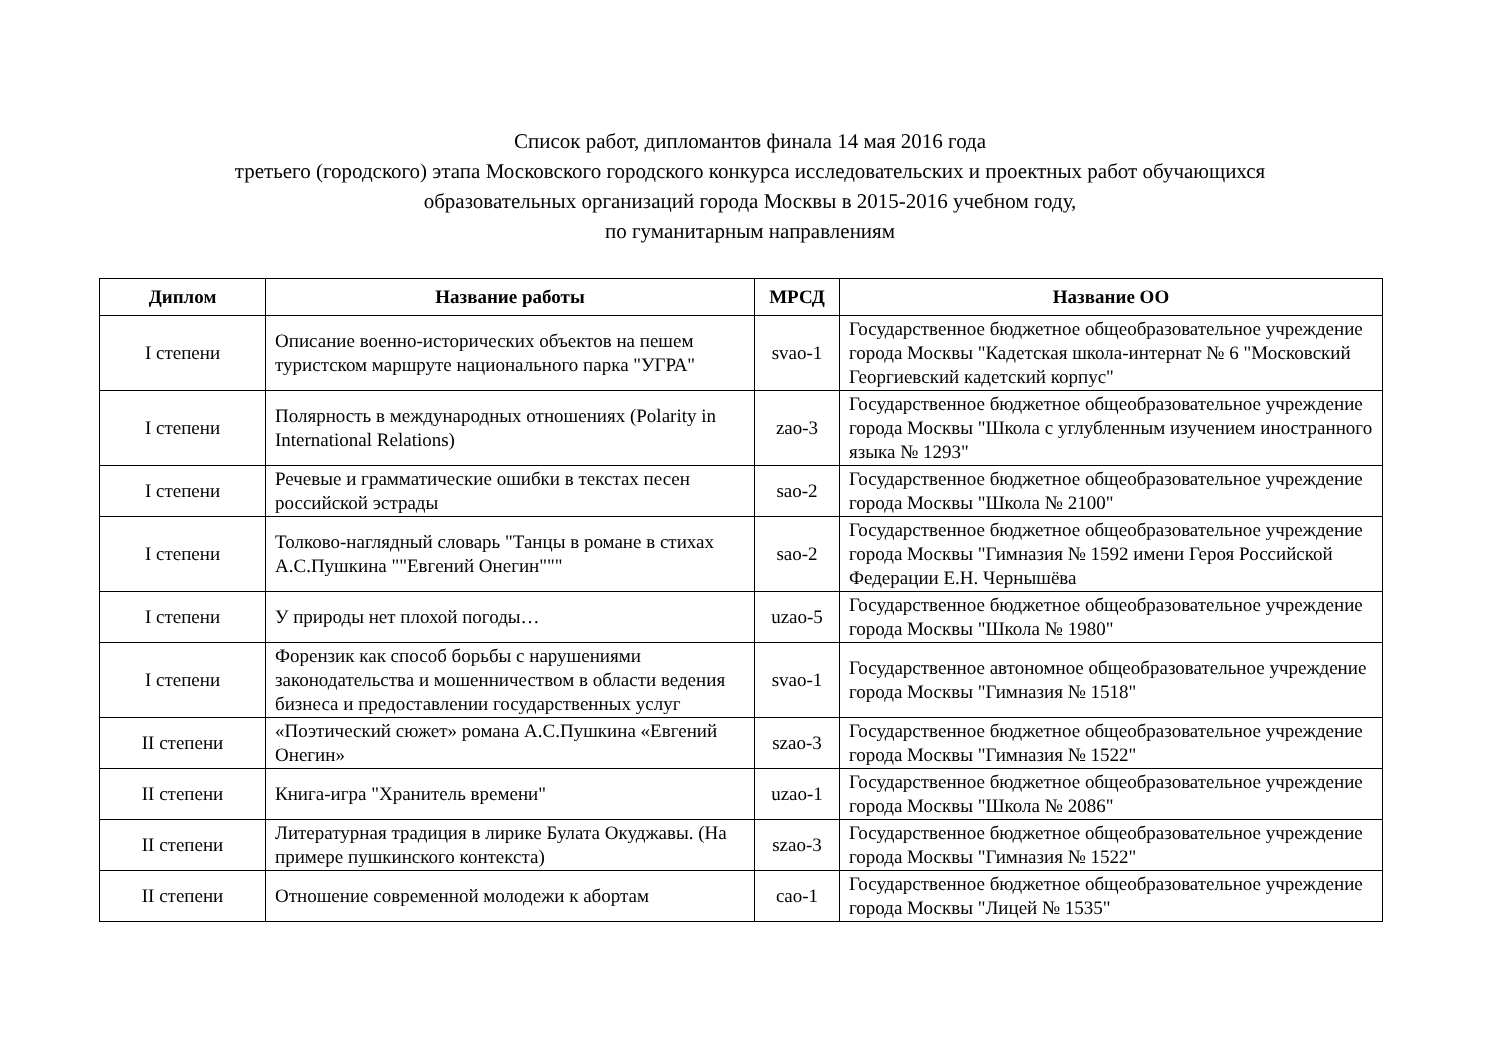Список работ, дипломантов финала 14 мая 2016 года
третьего (городского) этапа Московского городского конкурса исследовательских и проектных работ обучающихся
образовательных организаций города Москвы в 2015-2016 учебном году,
по гуманитарным направлениям
| Диплом | Название работы | МРСД | Название ОО |
| --- | --- | --- | --- |
| I степени | Описание военно-исторических объектов на пешем туристском маршруте национального парка "УГРА" | svao-1 | Государственное бюджетное общеобразовательное учреждение города Москвы "Кадетская школа-интернат № 6 "Московский Георгиевский кадетский корпус" |
| I степени | Полярность в международных отношениях (Polarity in International Relations) | zao-3 | Государственное бюджетное общеобразовательное учреждение города Москвы "Школа с углубленным изучением иностранного языка № 1293" |
| I степени | Речевые и грамматические ошибки в текстах песен российской эстрады | sao-2 | Государственное бюджетное общеобразовательное учреждение города Москвы "Школа № 2100" |
| I степени | Толково-наглядный словарь "Танцы в романе в стихах А.С.Пушкина ""Евгений Онегин""" | sao-2 | Государственное бюджетное общеобразовательное учреждение города Москвы "Гимназия № 1592 имени Героя Российской Федерации Е.Н. Чернышёва |
| I степени | У природы нет плохой погоды… | uzao-5 | Государственное бюджетное общеобразовательное учреждение города Москвы "Школа № 1980" |
| I степени | Форензик как способ борьбы с нарушениями законодательства и мошенничеством в области ведения бизнеса и предоставлении государственных услуг | svao-1 | Государственное автономное общеобразовательное учреждение города Москвы "Гимназия № 1518" |
| II степени | «Поэтический сюжет» романа А.С.Пушкина «Евгений Онегин» | szao-3 | Государственное бюджетное общеобразовательное учреждение города Москвы "Гимназия № 1522" |
| II степени | Книга-игра "Хранитель времени" | uzao-1 | Государственное бюджетное общеобразовательное учреждение города Москвы "Школа № 2086" |
| II степени | Литературная традиция в лирике Булата Окуджавы. (На примере пушкинского контекста) | szao-3 | Государственное бюджетное общеобразовательное учреждение города Москвы "Гимназия № 1522" |
| II степени | Отношение современной молодежи к абортам | cao-1 | Государственное бюджетное общеобразовательное учреждение города Москвы "Лицей № 1535" |